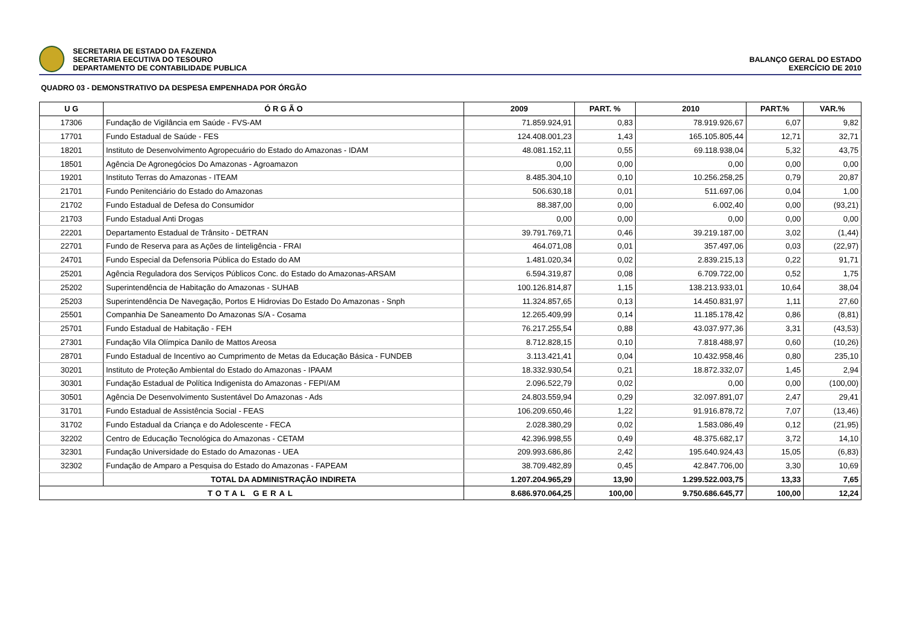SECRETARIA DE ESTADO DA FAZENDA
SECRETARIA EECUTIVA DO TESOURO
DEPARTAMENTO DE CONTABILIDADE PUBLICA
BALANÇO GERAL DO ESTADO
EXERCÍCIO DE 2010
QUADRO 03 - DEMONSTRATIVO DA DESPESA EMPENHADA POR ÓRGÃO
| U G | Ó R G Ã O | 2009 | PART. % | 2010 | PART.% | VAR.% |
| --- | --- | --- | --- | --- | --- | --- |
| 17306 | Fundação de Vigilância em Saúde - FVS-AM | 71.859.924,91 | 0,83 | 78.919.926,67 | 6,07 | 9,82 |
| 17701 | Fundo Estadual de Saúde - FES | 124.408.001,23 | 1,43 | 165.105.805,44 | 12,71 | 32,71 |
| 18201 | Instituto de Desenvolvimento Agropecuário do Estado do Amazonas - IDAM | 48.081.152,11 | 0,55 | 69.118.938,04 | 5,32 | 43,75 |
| 18501 | Agência De Agronegócios Do Amazonas - Agroamazon | 0,00 | 0,00 | 0,00 | 0,00 | 0,00 |
| 19201 | Instituto Terras do Amazonas - ITEAM | 8.485.304,10 | 0,10 | 10.256.258,25 | 0,79 | 20,87 |
| 21701 | Fundo Penitenciário do Estado do Amazonas | 506.630,18 | 0,01 | 511.697,06 | 0,04 | 1,00 |
| 21702 | Fundo Estadual de Defesa do Consumidor | 88.387,00 | 0,00 | 6.002,40 | 0,00 | (93,21) |
| 21703 | Fundo Estadual Anti Drogas | 0,00 | 0,00 | 0,00 | 0,00 | 0,00 |
| 22201 | Departamento Estadual de Trânsito - DETRAN | 39.791.769,71 | 0,46 | 39.219.187,00 | 3,02 | (1,44) |
| 22701 | Fundo de Reserva para as Ações de Iinteligência - FRAI | 464.071,08 | 0,01 | 357.497,06 | 0,03 | (22,97) |
| 24701 | Fundo Especial da Defensoria Pública do Estado do AM | 1.481.020,34 | 0,02 | 2.839.215,13 | 0,22 | 91,71 |
| 25201 | Agência Reguladora dos Serviços Públicos Conc. do Estado do Amazonas-ARSAM | 6.594.319,87 | 0,08 | 6.709.722,00 | 0,52 | 1,75 |
| 25202 | Superintendência de Habitação do Amazonas - SUHAB | 100.126.814,87 | 1,15 | 138.213.933,01 | 10,64 | 38,04 |
| 25203 | Superintendência De Navegação, Portos E Hidrovias Do Estado Do Amazonas - Snph | 11.324.857,65 | 0,13 | 14.450.831,97 | 1,11 | 27,60 |
| 25501 | Companhia De Saneamento Do Amazonas S/A - Cosama | 12.265.409,99 | 0,14 | 11.185.178,42 | 0,86 | (8,81) |
| 25701 | Fundo Estadual de Habitação - FEH | 76.217.255,54 | 0,88 | 43.037.977,36 | 3,31 | (43,53) |
| 27301 | Fundação Vila Olímpica Danilo de Mattos Areosa | 8.712.828,15 | 0,10 | 7.818.488,97 | 0,60 | (10,26) |
| 28701 | Fundo Estadual de Incentivo ao Cumprimento de Metas da Educação Básica - FUNDEB | 3.113.421,41 | 0,04 | 10.432.958,46 | 0,80 | 235,10 |
| 30201 | Instituto de Proteção Ambiental do Estado do Amazonas - IPAAM | 18.332.930,54 | 0,21 | 18.872.332,07 | 1,45 | 2,94 |
| 30301 | Fundação Estadual de Política Indigenista do Amazonas - FEPI/AM | 2.096.522,79 | 0,02 | 0,00 | 0,00 | (100,00) |
| 30501 | Agência De Desenvolvimento Sustentável Do Amazonas - Ads | 24.803.559,94 | 0,29 | 32.097.891,07 | 2,47 | 29,41 |
| 31701 | Fundo Estadual de Assistência Social - FEAS | 106.209.650,46 | 1,22 | 91.916.878,72 | 7,07 | (13,46) |
| 31702 | Fundo Estadual da Criança e do Adolescente - FECA | 2.028.380,29 | 0,02 | 1.583.086,49 | 0,12 | (21,95) |
| 32202 | Centro de Educação Tecnológica do Amazonas - CETAM | 42.396.998,55 | 0,49 | 48.375.682,17 | 3,72 | 14,10 |
| 32301 | Fundação Universidade do Estado do Amazonas - UEA | 209.993.686,86 | 2,42 | 195.640.924,43 | 15,05 | (6,83) |
| 32302 | Fundação de Amparo a Pesquisa do Estado do Amazonas - FAPEAM | 38.709.482,89 | 0,45 | 42.847.706,00 | 3,30 | 10,69 |
| | TOTAL DA ADMINISTRAÇÃO INDIRETA | 1.207.204.965,29 | 13,90 | 1.299.522.003,75 | 13,33 | 7,65 |
| TOTAL GERAL | | 8.686.970.064,25 | 100,00 | 9.750.686.645,77 | 100,00 | 12,24 |